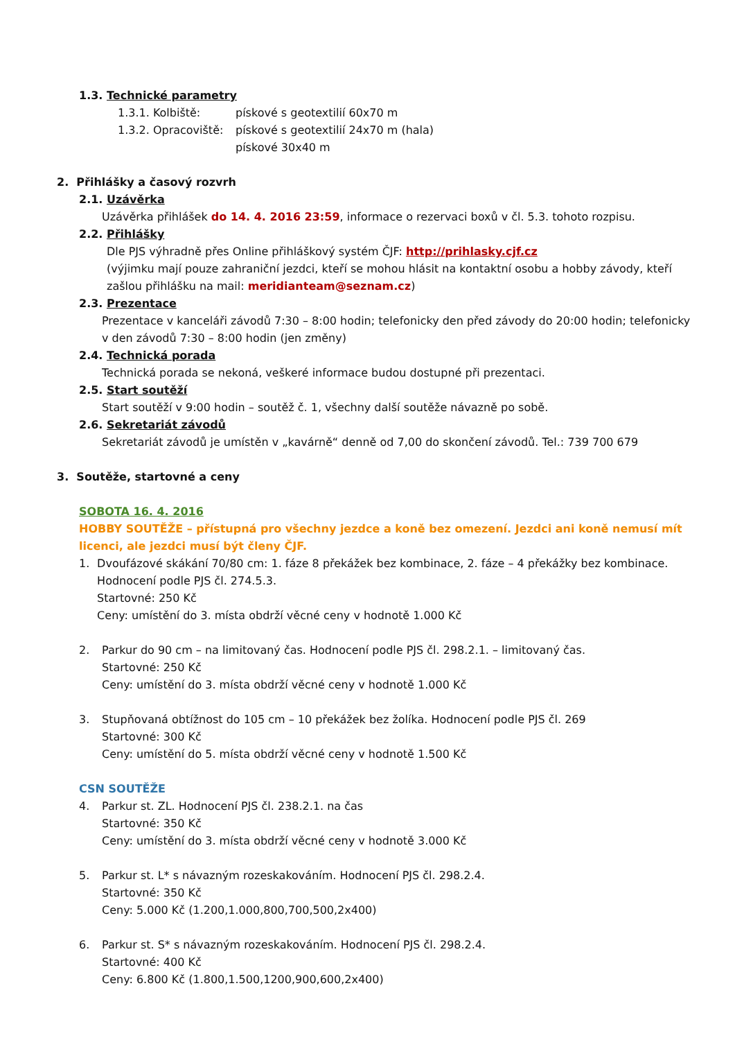1.3. Technické parametry
1.3.1. Kolbiště: pískové s geotextilií 60x70 m
1.3.2. Opracoviště: pískové s geotextilií 24x70 m (hala)
pískové 30x40 m
2. Přihlášky a časový rozvrh
2.1. Uzávěrka
Uzávěrka přihlášek do 14. 4. 2016 23:59, informace o rezervaci boxů v čl. 5.3. tohoto rozpisu.
2.2. Přihlášky
Dle PJS výhradně přes Online přihláškový systém ČJF: http://prihlasky.cjf.cz
(výjimku mají pouze zahraniční jezdci, kteří se mohou hlásit na kontaktní osobu a hobby závody, kteří zašlou přihlášku na mail: meridianteam@seznam.cz)
2.3. Prezentace
Prezentace v kanceláři závodů 7:30 – 8:00 hodin; telefonicky den před závody do 20:00 hodin; telefonicky v den závodů 7:30 – 8:00 hodin (jen změny)
2.4. Technická porada
Technická porada se nekoná, veškeré informace budou dostupné při prezentaci.
2.5. Start soutěží
Start soutěží v 9:00 hodin – soutěž č. 1, všechny další soutěže návazně po sobě.
2.6. Sekretariát závodů
Sekretariát závodů je umístěn v „kavárně“ denně od 7,00 do skončení závodů. Tel.: 739 700 679
3. Soutěže, startovné a ceny
SOBOTA 16. 4. 2016
HOBBY SOUTĚŽE – přístupná pro všechny jezdce a koně bez omezení. Jezdci ani koně nemusí mít licenci, ale jezdci musí být členy ČJF.
1. Dvoufázové skákání 70/80 cm: 1. fáze 8 překážek bez kombinace, 2. fáze – 4 překážky bez kombinace. Hodnocení podle PJS čl. 274.5.3.
Startovné: 250 Kč
Ceny: umístění do 3. místa obdrží věcné ceny v hodnotě 1.000 Kč
2. Parkur do 90 cm – na limitovaný čas. Hodnocení podle PJS čl. 298.2.1. – limitovaný čas.
Startovné: 250 Kč
Ceny: umístění do 3. místa obdrží věcné ceny v hodnotě 1.000 Kč
3. Stupňovaná obtížnost do 105 cm – 10 překážek bez žolíka. Hodnocení podle PJS čl. 269
Startovné: 300 Kč
Ceny: umístění do 5. místa obdrží věcné ceny v hodnotě 1.500 Kč
CSN SOUTĚŽE
4. Parkur st. ZL. Hodnocení PJS čl. 238.2.1. na čas
Startovné: 350 Kč
Ceny: umístění do 3. místa obdrží věcné ceny v hodnotě 3.000 Kč
5. Parkur st. L* s návazným rozeskakováním. Hodnocení PJS čl. 298.2.4.
Startovné: 350 Kč
Ceny: 5.000 Kč (1.200,1.000,800,700,500,2x400)
6. Parkur st. S* s návazným rozeskakováním. Hodnocení PJS čl. 298.2.4.
Startovné: 400 Kč
Ceny: 6.800 Kč (1.800,1.500,1200,900,600,2x400)